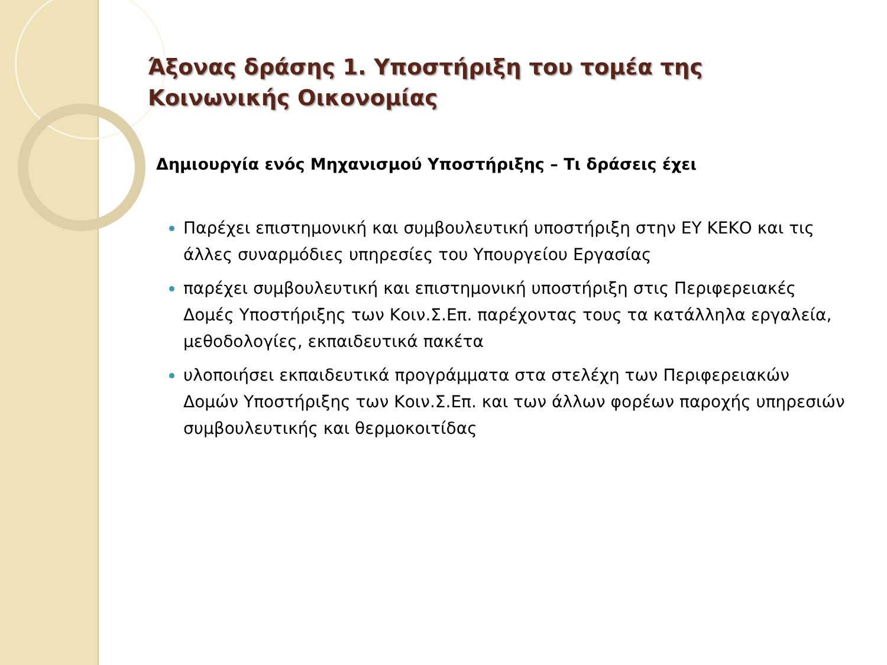Άξονας δράσης 1. Υποστήριξη του τομέα της Κοινωνικής Οικονομίας
Δημιουργία ενός Μηχανισμού Υποστήριξης – Τι δράσεις έχει
Παρέχει επιστημονική και συμβουλευτική υποστήριξη στην ΕΥ ΚΕΚΟ και τις άλλες συναρμόδιες υπηρεσίες του Υπουργείου Εργασίας
παρέχει συμβουλευτική και επιστημονική υποστήριξη στις Περιφερειακές Δομές Υποστήριξης των Κοιν.Σ.Επ. παρέχοντας τους τα κατάλληλα εργαλεία, μεθοδολογίες, εκπαιδευτικά πακέτα
υλοποιήσει εκπαιδευτικά προγράμματα στα στελέχη των Περιφερειακών Δομών Υποστήριξης των Κοιν.Σ.Επ. και των άλλων φορέων παροχής υπηρεσιών συμβουλευτικής και θερμοκοιτίδας